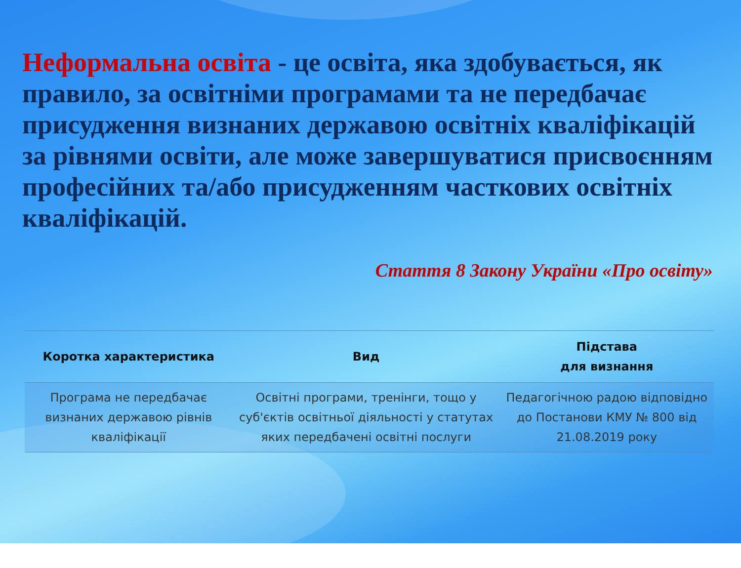Неформальна освіта - це освіта, яка здобувається, як правило, за освітніми програмами та не передбачає присудження визнаних державою освітніх кваліфікацій за рівнями освіти, але може завершуватися присвоєнням професійних та/або присудженням часткових освітніх кваліфікацій.
Стаття 8 Закону України «Про освіту»
| Коротка характеристика | Вид | Підстава для визнання |
| --- | --- | --- |
| Програма не передбачає визнаних державою рівнів кваліфікації | Освітні програми, тренінги, тощо у суб'єктів освітньої діяльності у статутах яких передбачені освітні послуги | Педагогічною радою відповідно до Постанови КМУ № 800 від 21.08.2019 року |